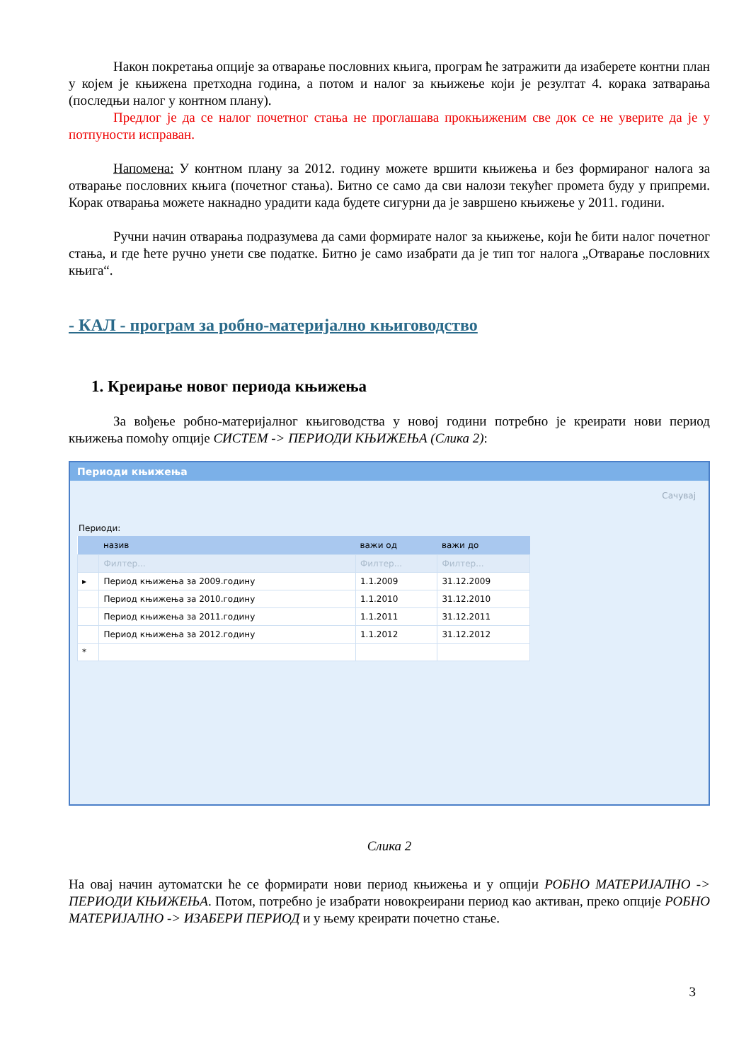Након покретања опције за отварање пословних књига, програм ће затражити да изаберете контни план у којем је књижена претходна година, а потом и налог за књижење који је резултат 4. корака затварања (последњи налог у контном плану).
Предлог је да се налог почетног стања не проглашава прокњиженим све док се не уверите да је у потпуности исправан.
Напомена: У контном плану за 2012. годину можете вршити књижења и без формираног налога за отварање пословних књига (почетног стања). Битно се само да сви налози текућег промета буду у припреми. Корак отварања можете накнадно урадити када будете сигурни да је завршено књижење у 2011. години.
Ручни начин отварања подразумева да сами формирате налог за књижење, који ће бити налог почетног стања, и где ћете ручно унети све податке. Битно је само изабрати да је тип тог налога „Отварање пословних књига“.
- КАЛ - програм за робно-материјално књиговодство
1. Креирање новог периода књижења
За вођење робно-материјалног књиговодства у новој години потребно је креирати нови период књижења помоћу опције СИСТЕМ -> ПЕРИОДИ КЊИЖЕЊА (Слика 2):
Периоди књижења
Сачувај
Периоди:
| | назив | важи од | важи до |
| --- | --- | --- | --- |
| | Филтер... | Филтер... | Филтер... |
| ▸ | Период књижења за 2009.годину | 1.1.2009 | 31.12.2009 |
| | Период књижења за 2010.годину | 1.1.2010 | 31.12.2010 |
| | Период књижења за 2011.годину | 1.1.2011 | 31.12.2011 |
| | Период књижења за 2012.годину | 1.1.2012 | 31.12.2012 |
| * | | | |
Слика 2
На овај начин аутоматски ће се формирати нови период књижења и у опцији РОБНО МАТЕРИЈАЛНО -> ПЕРИОДИ КЊИЖЕЊА. Потом, потребно је изабрати новокреирани период као активан, преко опције РОБНО МАТЕРИЈАЛНО -> ИЗАБЕРИ ПЕРИОД и у њему креирати почетно стање.
3